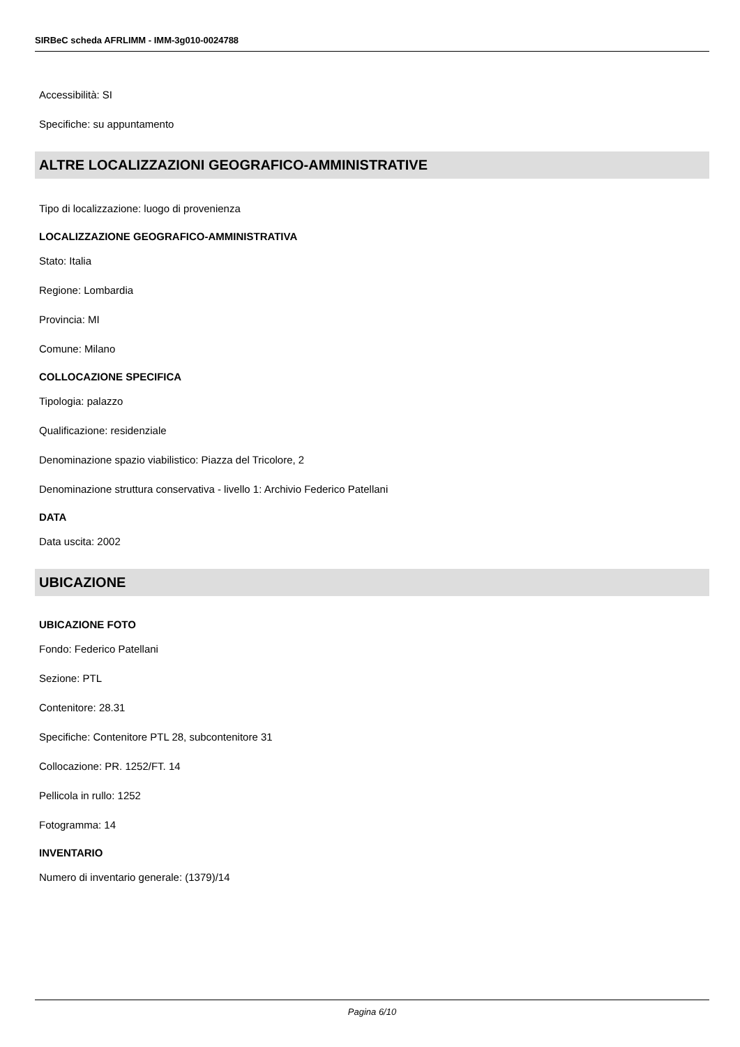SIRBeC scheda AFRLIMM - IMM-3g010-0024788
Accessibilità: SI
Specifiche: su appuntamento
ALTRE LOCALIZZAZIONI GEOGRAFICO-AMMINISTRATIVE
Tipo di localizzazione: luogo di provenienza
LOCALIZZAZIONE GEOGRAFICO-AMMINISTRATIVA
Stato: Italia
Regione: Lombardia
Provincia: MI
Comune: Milano
COLLOCAZIONE SPECIFICA
Tipologia: palazzo
Qualificazione: residenziale
Denominazione spazio viabilistico: Piazza del Tricolore, 2
Denominazione struttura conservativa - livello 1: Archivio Federico Patellani
DATA
Data uscita: 2002
UBICAZIONE
UBICAZIONE FOTO
Fondo: Federico Patellani
Sezione: PTL
Contenitore: 28.31
Specifiche: Contenitore PTL 28, subcontenitore 31
Collocazione: PR. 1252/FT. 14
Pellicola in rullo: 1252
Fotogramma: 14
INVENTARIO
Numero di inventario generale: (1379)/14
Pagina 6/10